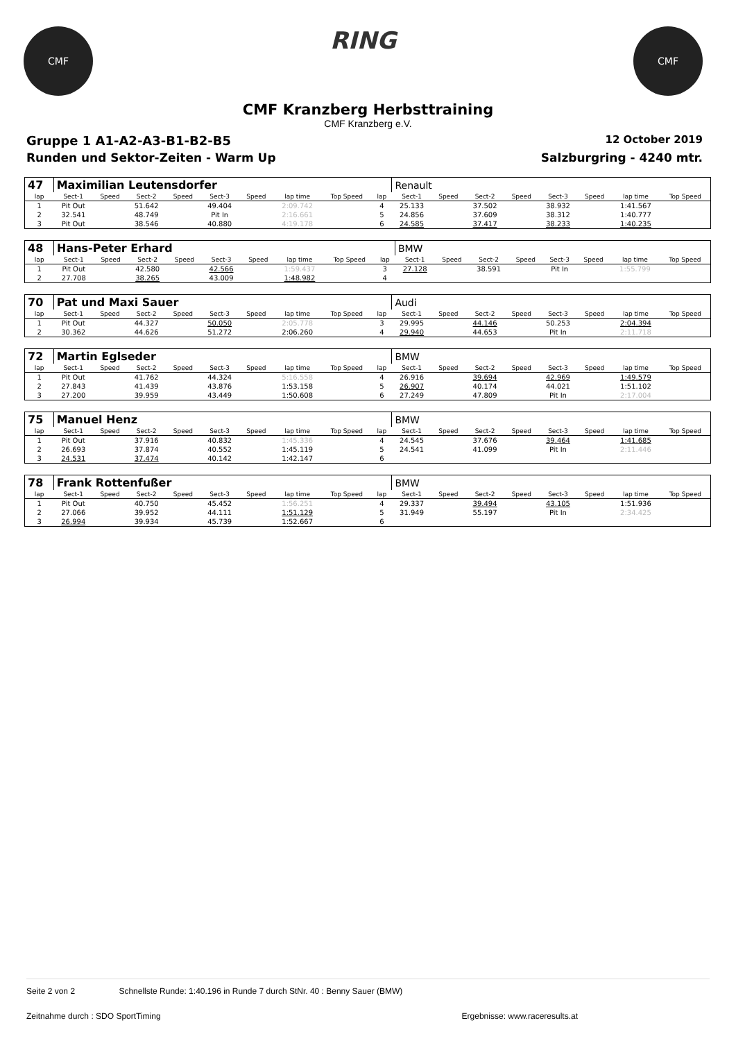CMF
RING
CMF
CMF Kranzberg Herbsttraining
CMF Kranzberg e.V.
Gruppe 1 A1-A2-A3-B1-B2-B5 12 October 2019
Runden und Sektor-Zeiten - Warm Up Salzburgring - 4240 mtr.
| 47 | Maximilian Leutensdorfer | | | | | | | | | Renault | | | | | | | |
| lap | Sect-1 | Speed | Sect-2 | Speed | Sect-3 | Speed | lap time | Top Speed | lap | Sect-1 | Speed | Sect-2 | Speed | Sect-3 | Speed | lap time | Top Speed |
| 1 | Pit Out | | 51.642 | | 49.404 | | 2:09.742 | | 4 | 25.133 | | 37.502 | | 38.932 | | 1:41.567 | |
| 2 | 32.541 | | 48.749 | | Pit In | | 2:16.661 | | 5 | 24.856 | | 37.609 | | 38.312 | | 1:40.777 | |
| 3 | Pit Out | | 38.546 | | 40.880 | | 4:19.178 | | 6 | 24.585 | | 37.417 | | 38.233 | | 1:40.235 | |
| 48 | Hans-Peter Erhard | | | | | | | | | BMW | | | | | | | |
| lap | Sect-1 | Speed | Sect-2 | Speed | Sect-3 | Speed | lap time | Top Speed | lap | Sect-1 | Speed | Sect-2 | Speed | Sect-3 | Speed | lap time | Top Speed |
| 1 | Pit Out | | 42.580 | | 42.566 | | 1:59.437 | | 3 | 27.128 | | 38.591 | | Pit In | | 1:55.799 | |
| 2 | 27.708 | | 38.265 | | 43.009 | | 1:48.982 | | 4 | | | | | | | | |
| 70 | Pat und Maxi Sauer | | | | | | | | | Audi | | | | | | | |
| lap | Sect-1 | Speed | Sect-2 | Speed | Sect-3 | Speed | lap time | Top Speed | lap | Sect-1 | Speed | Sect-2 | Speed | Sect-3 | Speed | lap time | Top Speed |
| 1 | Pit Out | | 44.327 | | 50.050 | | 2:05.778 | | 3 | 29.995 | | 44.146 | | 50.253 | | 2:04.394 | |
| 2 | 30.362 | | 44.626 | | 51.272 | | 2:06.260 | | 4 | 29.940 | | 44.653 | | Pit In | | 2:11.718 | |
| 72 | Martin Eglseder | | | | | | | | | BMW | | | | | | | |
| lap | Sect-1 | Speed | Sect-2 | Speed | Sect-3 | Speed | lap time | Top Speed | lap | Sect-1 | Speed | Sect-2 | Speed | Sect-3 | Speed | lap time | Top Speed |
| 1 | Pit Out | | 41.762 | | 44.324 | | 5:16.558 | | 4 | 26.916 | | 39.694 | | 42.969 | | 1:49.579 | |
| 2 | 27.843 | | 41.439 | | 43.876 | | 1:53.158 | | 5 | 26.907 | | 40.174 | | 44.021 | | 1:51.102 | |
| 3 | 27.200 | | 39.959 | | 43.449 | | 1:50.608 | | 6 | 27.249 | | 47.809 | | Pit In | | 2:17.004 | |
| 75 | Manuel Henz | | | | | | | | | BMW | | | | | | | |
| lap | Sect-1 | Speed | Sect-2 | Speed | Sect-3 | Speed | lap time | Top Speed | lap | Sect-1 | Speed | Sect-2 | Speed | Sect-3 | Speed | lap time | Top Speed |
| 1 | Pit Out | | 37.916 | | 40.832 | | 1:45.336 | | 4 | 24.545 | | 37.676 | | 39.464 | | 1:41.685 | |
| 2 | 26.693 | | 37.874 | | 40.552 | | 1:45.119 | | 5 | 24.541 | | 41.099 | | Pit In | | 2:11.446 | |
| 3 | 24.531 | | 37.474 | | 40.142 | | 1:42.147 | | 6 | | | | | | | | |
| 78 | Frank Rottenfußer | | | | | | | | | BMW | | | | | | | |
| lap | Sect-1 | Speed | Sect-2 | Speed | Sect-3 | Speed | lap time | Top Speed | lap | Sect-1 | Speed | Sect-2 | Speed | Sect-3 | Speed | lap time | Top Speed |
| 1 | Pit Out | | 40.750 | | 45.452 | | 1:56.251 | | 4 | 29.337 | | 39.494 | | 43.105 | | 1:51.936 | |
| 2 | 27.066 | | 39.952 | | 44.111 | | 1:51.129 | | 5 | 31.949 | | 55.197 | | Pit In | | 2:34.425 | |
| 3 | 26.994 | | 39.934 | | 45.739 | | 1:52.667 | | 6 | | | | | | | | |
Seite 2 von 2 Schnellste Runde: 1:40.196 in Runde 7 durch StNr. 40 : Benny Sauer (BMW)
Zeitnahme durch : SDO SportTiming Ergebnisse: www.raceresults.at